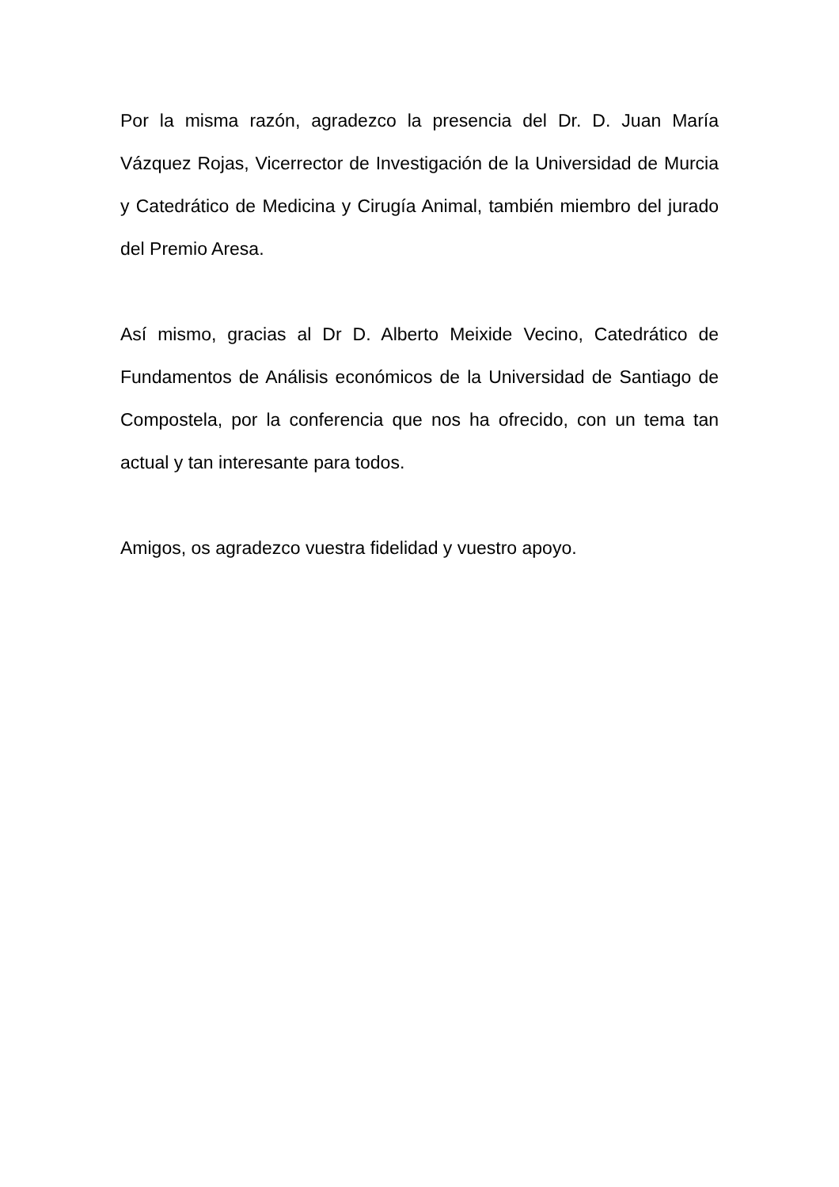Por la misma razón, agradezco la presencia del Dr. D. Juan María Vázquez Rojas, Vicerrector de Investigación de la Universidad de Murcia y Catedrático de Medicina y Cirugía Animal, también miembro del jurado del Premio Aresa.
Así mismo, gracias al Dr D. Alberto Meixide Vecino, Catedrático de Fundamentos de Análisis económicos de la Universidad de Santiago de Compostela, por la conferencia que nos ha ofrecido, con un tema tan actual y tan interesante para todos.
Amigos, os agradezco vuestra fidelidad y vuestro apoyo.